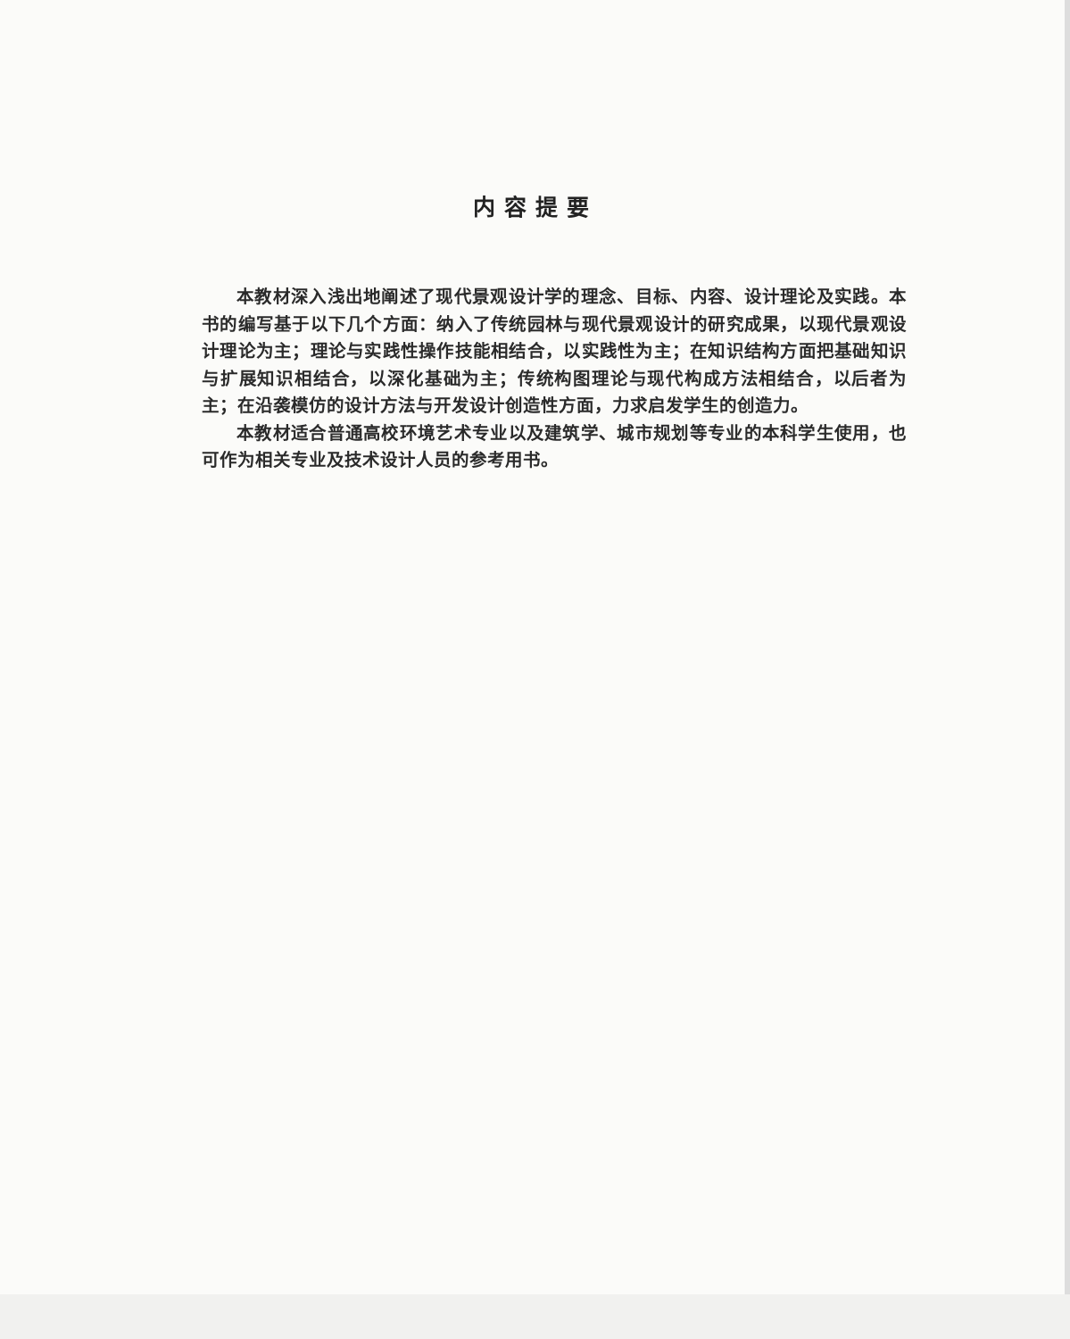内容提要
本教材深入浅出地阐述了现代景观设计学的理念、目标、内容、设计理论及实践。本书的编写基于以下几个方面：纳入了传统园林与现代景观设计的研究成果，以现代景观设计理论为主；理论与实践性操作技能相结合，以实践性为主；在知识结构方面把基础知识与扩展知识相结合，以深化基础为主；传统构图理论与现代构成方法相结合，以后者为主；在沿袭模仿的设计方法与开发设计创造性方面，力求启发学生的创造力。
本教材适合普通高校环境艺术专业以及建筑学、城市规划等专业的本科学生使用，也可作为相关专业及技术设计人员的参考用书。